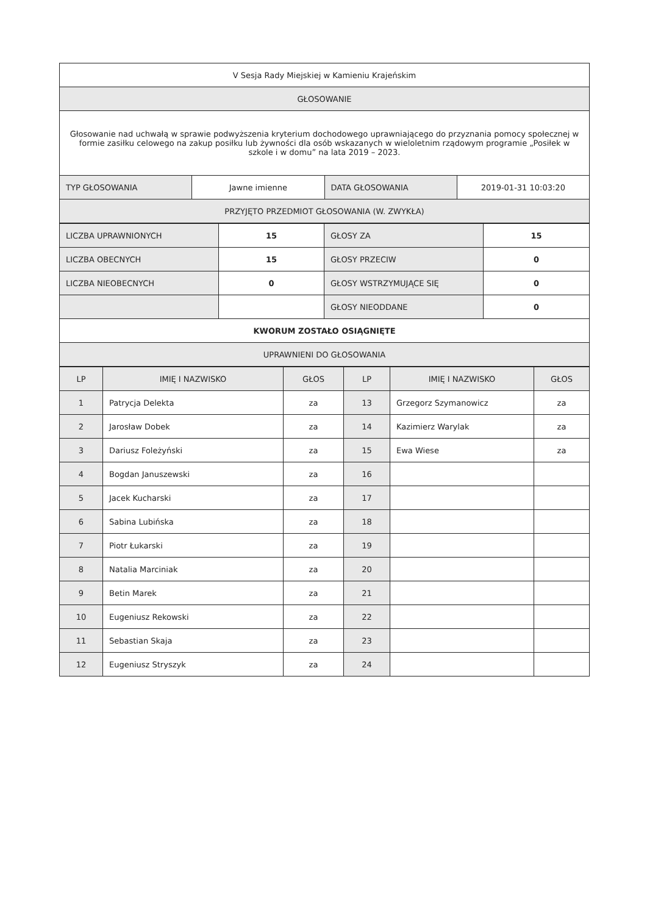| V Sesja Rady Miejskiej w Kamieniu Krajeńskim | | | |
| GŁOSOWANIE | | | |
| Głosowanie nad uchwałą w sprawie podwyższenia kryterium dochodowego uprawniającego do przyznania pomocy społecznej w formie zasiłku celowego na zakup posiłku lub żywności dla osób wskazanych w wieloletnim rządowym programie „Posiłek w szkole i w domu” na lata 2019 – 2023. | | | |
| TYP GŁOSOWANIA | Jawne imienne | DATA GŁOSOWANIA | 2019-01-31 10:03:20 |
| PRZYJĘTO PRZEDMIOT GŁOSOWANIA (W. ZWYKŁA) | | | |
| LICZBA UPRAWNIONYCH | 15 | GŁOSY ZA | 15 |
| LICZBA OBECNYCH | 15 | GŁOSY PRZECIW | 0 |
| LICZBA NIEOBECNYCH | 0 | GŁOSY WSTRZYMUJĄCE SIĘ | 0 |
| | | GŁOSY NIEODDANE | 0 |
| KWORUM ZOSTAŁO OSIĄGNIĘTE | | | |
| UPRAWNIENI DO GŁOSOWANIA | | | |
| LP | IMIĘ I NAZWISKO | GŁOS | LP | IMIĘ I NAZWISKO | GŁOS |
| --- | --- | --- | --- | --- | --- |
| 1 | Patrycja Delekta | za | 13 | Grzegorz Szymanowicz | za |
| 2 | Jarosław Dobek | za | 14 | Kazimierz Warylak | za |
| 3 | Dariusz Foleżyński | za | 15 | Ewa Wiese | za |
| 4 | Bogdan Januszewski | za | 16 | | |
| 5 | Jacek Kucharski | za | 17 | | |
| 6 | Sabina Lubińska | za | 18 | | |
| 7 | Piotr Łukarski | za | 19 | | |
| 8 | Natalia Marciniak | za | 20 | | |
| 9 | Betin Marek | za | 21 | | |
| 10 | Eugeniusz Rekowski | za | 22 | | |
| 11 | Sebastian Skaja | za | 23 | | |
| 12 | Eugeniusz Stryszyk | za | 24 | | |